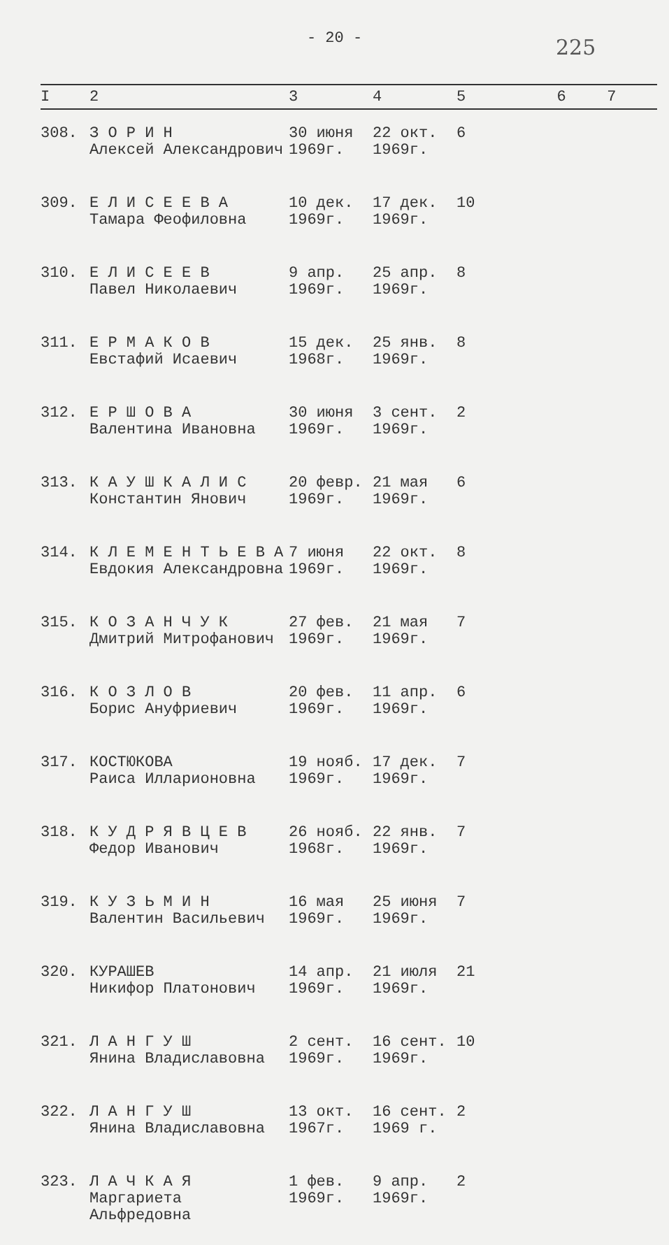- 20 -
225
| I | 2 | 3 | 4 | 5 | 6 | 7 |
| --- | --- | --- | --- | --- | --- | --- |
| 308. | З О Р И Н Алексей Александрович | 30 июня 1969г. | 22 окт. 1969г. | 6 | | |
| 309. | Е Л И С Е Е В А Тамара Феофиловна | 10 дек. 1969г. | 17 дек. 1969г. | 10 | | |
| 310. | Е Л И С Е Е В Павел Николаевич | 9 апр. 1969г. | 25 апр. 1969г. | 8 | | |
| 311. | Е Р М А К О В Евстафий Исаевич | 15 дек. 1968г. | 25 янв. 1969г. | 8 | | |
| 312. | Е Р Ш О В А Валентина Ивановна | 30 июня 1969г. | 3 сент. 1969г. | 2 | | |
| 313. | К А У Ш К А Л И С Константин Янович | 20 февр. 1969г. | 21 мая 1969г. | 6 | | |
| 314. | К Л Е М Е Н Т Ь Е В А Евдокия Александровна | 7 июня 1969г. | 22 окт. 1969г. | 8 | | |
| 315. | К О З А Н Ч У К Дмитрий Митрофанович | 27 фев. 1969г. | 21 мая 1969г. | 7 | | |
| 316. | К О З Л О В Борис Ануфриевич | 20 фев. 1969г. | 11 апр. 1969г. | 6 | | |
| 317. | КОСТЮКОВА Раиса Илларионовна | 19 нояб. 1969г. | 17 дек. 1969г. | 7 | | |
| 318. | К У Д Р Я В Ц Е В Федор Иванович | 26 нояб. 1968г. | 22 янв. 1969г. | 7 | | |
| 319. | К У З Ь М И Н Валентин Васильевич | 16 мая 1969г. | 25 июня 1969г. | 7 | | |
| 320. | КУРАШЕВ Никифор Платонович | 14 апр. 1969г. | 21 июля 1969г. | 21 | | |
| 321. | Л А Н Г У Ш Янина Владиславовна | 2 сент. 1969г. | 16 сент. 1969г. | 10 | | |
| 322. | Л А Н Г У Ш Янина Владиславовна | 13 окт. 1967г. | 16 сент. 1969 г. | 2 | | |
| 323. | Л А Ч К А Я Маргариета Альфредовна | 1 фев. 1969г. | 9 апр. 1969г. | 2 | | |